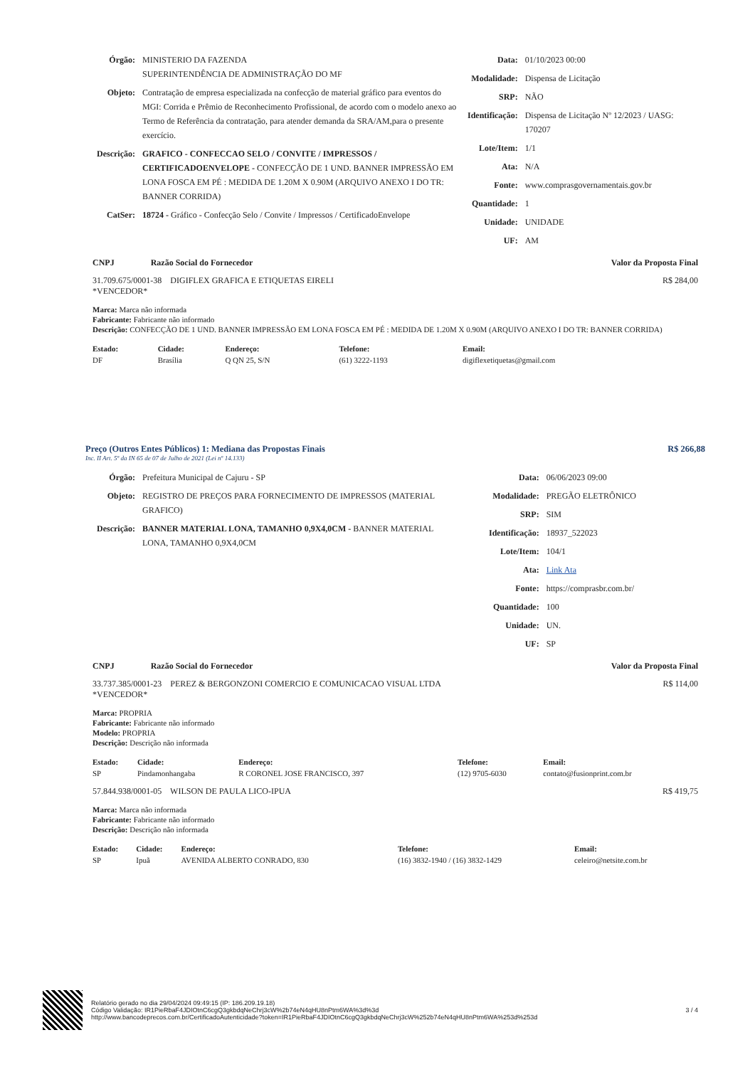| Órgão: | MINISTERIO DA FAZENDA SUPERINTENDÊNCIA DE ADMINISTRAÇÃO DO MF |
| Objeto: | Contratação de empresa especializada na confecção de material gráfico para eventos do MGI: Corrida e Prêmio de Reconhecimento Profissional, de acordo com o modelo anexo ao Termo de Referência da contratação, para atender demanda da SRA/AM,para o presente exercício. |
| Descrição: | GRAFICO - CONFECCAO SELO / CONVITE / IMPRESSOS / CERTIFICADOENVELOPE - CONFECÇÃO DE 1 UND. BANNER IMPRESSÃO EM LONA FOSCA EM PÉ : MEDIDA DE 1.20M X 0.90M (ARQUIVO ANEXO I DO TR: BANNER CORRIDA) |
| CatSer: | 18724 - Gráfico - Confecção Selo / Convite / Impressos / CertificadoEnvelope |
| Data: | 01/10/2023 00:00 |
| Modalidade: | Dispensa de Licitação |
| SRP: | NÃO |
| Identificação: | Dispensa de Licitação Nº 12/2023 / UASG: 170207 |
| Lote/Item: | 1/1 |
| Ata: | N/A |
| Fonte: | www.comprasgovernamentais.gov.br |
| Quantidade: | 1 |
| Unidade: | UNIDADE |
| UF: | AM |
CNPJ Razão Social do Fornecedor Valor da Proposta Final
31.709.675/0001-38 DIGIFLEX GRAFICA E ETIQUETAS EIRELI
*VENCEDOR* R$ 284,00
Marca: Marca não informada
Fabricante: Fabricante não informado
Descrição: CONFECÇÃO DE 1 UND. BANNER IMPRESSÃO EM LONA FOSCA EM PÉ : MEDIDA DE 1.20M X 0.90M (ARQUIVO ANEXO I DO TR: BANNER CORRIDA)
| Estado: | Cidade: | Endereço: | Telefone: | Email: |
| --- | --- | --- | --- | --- |
| DF | Brasília | Q QN 25, S/N | (61) 3222-1193 | digiflexetiquetas@gmail.com |
Preço (Outros Entes Públicos) 1: Mediana das Propostas Finais R$ 266,88
Inc. II Art. 5º da IN 65 de 07 de Julho de 2021 (Lei nº 14.133)
| Órgão: | Prefeitura Municipal de Cajuru - SP |
| Objeto: | REGISTRO DE PREÇOS PARA FORNECIMENTO DE IMPRESSOS (MATERIAL GRAFICO) |
| Descrição: | BANNER MATERIAL LONA, TAMANHO 0,9X4,0CM - BANNER MATERIAL LONA, TAMANHO 0,9X4,0CM |
| Data: | 06/06/2023 09:00 |
| Modalidade: | PREGÃO ELETRÔNICO |
| SRP: | SIM |
| Identificação: | 18937_522023 |
| Lote/Item: | 104/1 |
| Ata: | Link Ata |
| Fonte: | https://comprasbr.com.br/ |
| Quantidade: | 100 |
| Unidade: | UN. |
| UF: | SP |
CNPJ Razão Social do Fornecedor Valor da Proposta Final
33.737.385/0001-23 PEREZ & BERGONZONI COMERCIO E COMUNICACAO VISUAL LTDA
*VENCEDOR* R$ 114,00
Marca: PROPRIA
Fabricante: Fabricante não informado
Modelo: PROPRIA
Descrição: Descrição não informada
| Estado: | Cidade: | Endereço: | Telefone: | Email: |
| --- | --- | --- | --- | --- |
| SP | Pindamonhangaba | R CORONEL JOSE FRANCISCO, 397 | (12) 9705-6030 | contato@fusionprint.com.br |
57.844.938/0001-05 WILSON DE PAULA LICO-IPUA R$ 419,75
Marca: Marca não informada
Fabricante: Fabricante não informado
Descrição: Descrição não informada
| Estado: | Cidade: | Endereço: | Telefone: | Email: |
| --- | --- | --- | --- | --- |
| SP | Ipuã | AVENIDA ALBERTO CONRADO, 830 | (16) 3832-1940 / (16) 3832-1429 | celeiro@netsite.com.br |
Relatório gerado no dia 29/04/2024 09:49:15 (IP: 186.209.19.18)
Código Validação: IR1PieRbaF4JDIOtnC6cgQ3gkbdqNeChrj3cW%2b74eN4qHU8nPtm6WA%3d%3d
http://www.bancodeprecos.com.br/CertificadoAutenticidade?token=IR1PieRbaF4JDIOtnC6cgQ3gkbdqNeChrj3cW%252b74eN4qHU8nPtm6WA%253d%253d
3 / 4